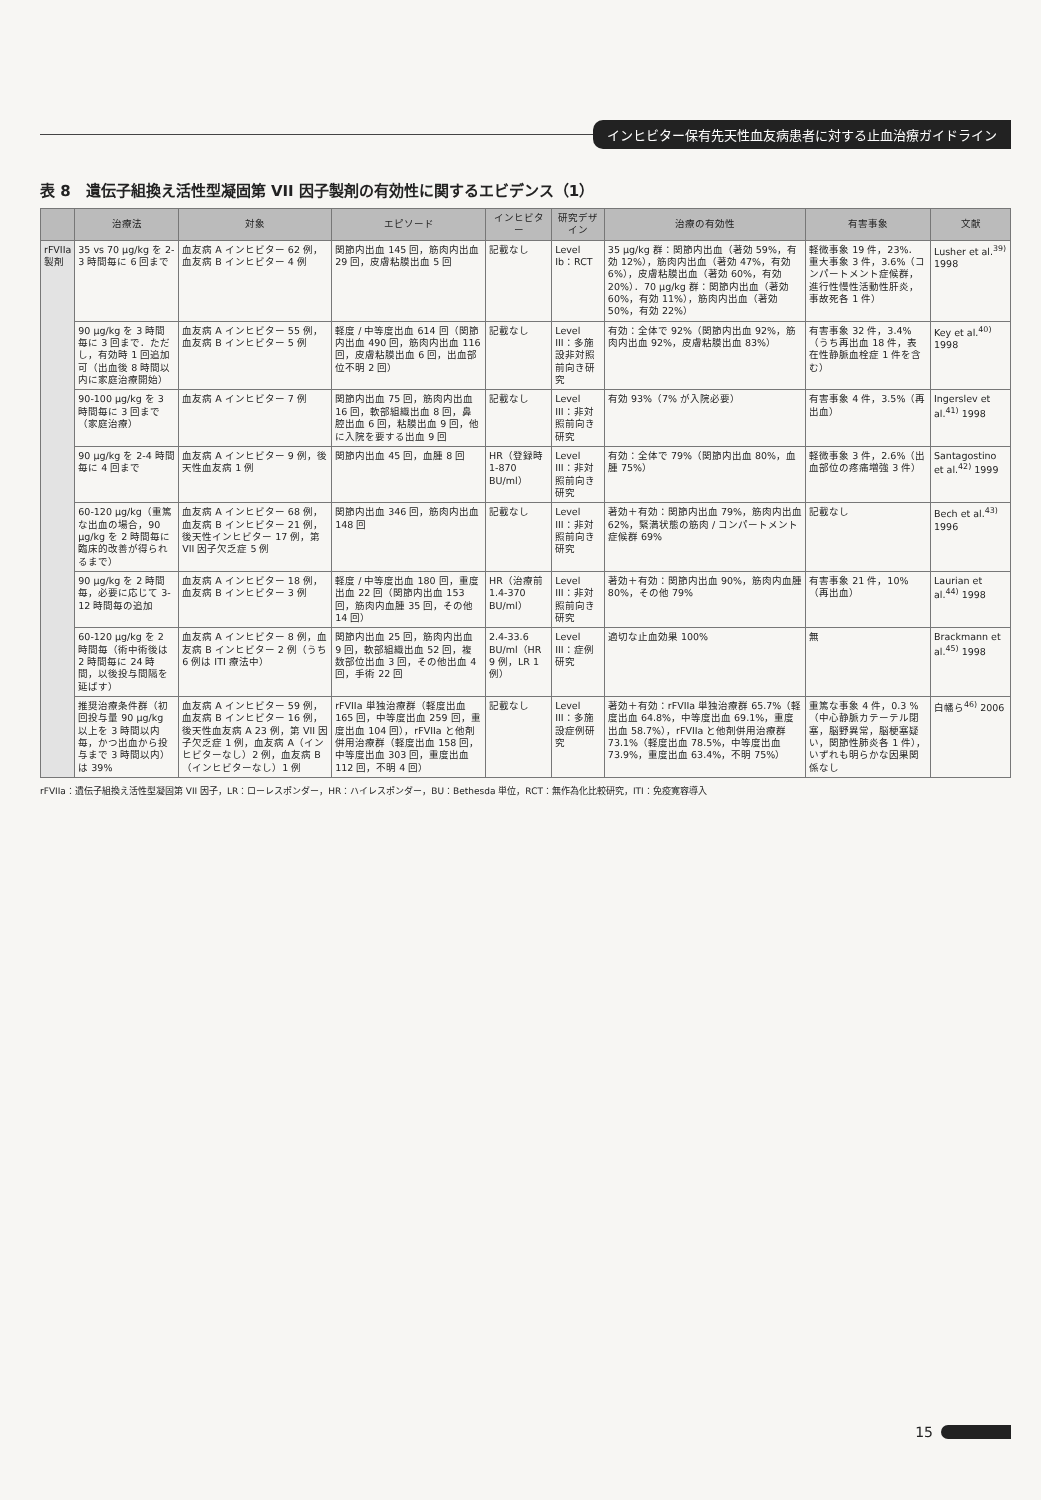インヒビター保有先天性血友病患者に対する止血治療ガイドライン
表 8　遺伝子組換え活性型凝固第 VII 因子製剤の有効性に関するエビデンス（1）
| | 治療法 | 対象 | エピソード | インヒビター | 研究デザイン | 治療の有効性 | 有害事象 | 文献 |
| --- | --- | --- | --- | --- | --- | --- | --- | --- |
| rFVIIa 製剤 | 35 vs 70 μg/kg を 2-3 時間毎に 6 回まで | 血友病 A インヒビター 62 例，血友病 B インヒビター 4 例 | 関節内出血 145 回，筋肉内出血 29 回，皮膚粘膜出血 5 回 | 記載なし | Level Ib：RCT | 35 μg/kg 群：関節内出血（著効 59%，有効 12%），筋肉内出血（著効 47%，有効 6%），皮膚粘膜出血（著効 60%，有効 20%）．70 μg/kg 群：関節内出血（著効 60%，有効 11%），筋肉内出血（著効 50%，有効 22%） | 軽微事象 19 件，23%．重大事象 3 件，3.6%（コンパートメント症候群，進行性慢性活動性肝炎，事故死各 1 件） | Lusher et al.<sup>39)</sup> 1998 |
| | 90 μg/kg を 3 時間毎に 3 回まで．ただし，有効時 1 回追加可（出血後 8 時間以内に家庭治療開始） | 血友病 A インヒビター 55 例，血友病 B インヒビター 5 例 | 軽度 / 中等度出血 614 回（関節内出血 490 回，筋肉内出血 116 回，皮膚粘膜出血 6 回，出血部位不明 2 回） | 記載なし | Level III：多施設非対照前向き研究 | 有効：全体で 92%（関節内出血 92%，筋肉内出血 92%，皮膚粘膜出血 83%） | 有害事象 32 件，3.4%（うち再出血 18 件，表在性静脈血栓症 1 件を含む） | Key et al.<sup>40)</sup> 1998 |
| | 90-100 μg/kg を 3 時間毎に 3 回まで（家庭治療） | 血友病 A インヒビター 7 例 | 関節内出血 75 回，筋肉内出血 16 回，軟部組織出血 8 回，鼻腔出血 6 回，粘膜出血 9 回，他に入院を要する出血 9 回 | 記載なし | Level III：非対照前向き研究 | 有効 93%（7% が入院必要） | 有害事象 4 件，3.5%（再出血） | Ingerslev et al.<sup>41)</sup> 1998 |
| | 90 μg/kg を 2-4 時間毎に 4 回まで | 血友病 A インヒビター 9 例，後天性血友病 1 例 | 関節内出血 45 回，血腫 8 回 | HR（登録時 1-870 BU/ml） | Level III：非対照前向き研究 | 有効：全体で 79%（関節内出血 80%，血腫 75%） | 軽微事象 3 件，2.6%（出血部位の疼痛増強 3 件） | Santagostino et al.<sup>42)</sup> 1999 |
| | 60-120 μg/kg（重篤な出血の場合，90 μg/kg を 2 時間毎に臨床的改善が得られるまで） | 血友病 A インヒビター 68 例，血友病 B インヒビター 21 例，後天性インヒビター 17 例，第 VII 因子欠乏症 5 例 | 関節内出血 346 回，筋肉内出血 148 回 | 記載なし | Level III：非対照前向き研究 | 著効＋有効：関節内出血 79%，筋肉内出血 62%，緊満状態の筋肉 / コンパートメント症候群 69% | 記載なし | Bech et al.<sup>43)</sup> 1996 |
| | 90 μg/kg を 2 時間毎，必要に応じて 3-12 時間毎の追加 | 血友病 A インヒビター 18 例，血友病 B インヒビター 3 例 | 軽度 / 中等度出血 180 回，重度出血 22 回（関節内出血 153 回，筋肉内血腫 35 回，その他 14 回） | HR（治療前 1.4-370 BU/ml） | Level III：非対照前向き研究 | 著効＋有効：関節内出血 90%，筋肉内血腫 80%，その他 79% | 有害事象 21 件，10%（再出血） | Laurian et al.<sup>44)</sup> 1998 |
| | 60-120 μg/kg を 2 時間毎（術中術後は 2 時間毎に 24 時間，以後投与間隔を延ばす） | 血友病 A インヒビター 8 例，血友病 B インヒビター 2 例（うち 6 例は ITI 療法中） | 関節内出血 25 回，筋肉内出血 9 回，軟部組織出血 52 回，複数部位出血 3 回，その他出血 4 回，手術 22 回 | 2.4-33.6 BU/ml（HR 9 例，LR 1 例） | Level III：症例研究 | 適切な止血効果 100% | 無 | Brackmann et al.<sup>45)</sup> 1998 |
| | 推奨治療条件群（初回投与量 90 μg/kg 以上を 3 時間以内毎，かつ出血から投与まで 3 時間以内）は 39% | 血友病 A インヒビター 59 例，血友病 B インヒビター 16 例，後天性血友病 A 23 例，第 VII 因子欠乏症 1 例，血友病 A（インヒビターなし）2 例，血友病 B（インヒビターなし）1 例 | rFVIIa 単独治療群（軽度出血 165 回，中等度出血 259 回，重度出血 104 回），rFVIIa と他剤併用治療群（軽度出血 158 回，中等度出血 303 回，重度出血 112 回，不明 4 回） | 記載なし | Level III：多施設症例研究 | 著効＋有効：rFVIIa 単独治療群 65.7%（軽度出血 64.8%，中等度出血 69.1%，重度出血 58.7%），rFVIIa と他剤併用治療群 73.1%（軽度出血 78.5%，中等度出血 73.9%，重度出血 63.4%，不明 75%） | 重篤な事象 4 件，0.3 %（中心静脈カテーテル閉塞，脳野異常，脳梗塞疑い，関節性肺炎各 1 件），いずれも明らかな因果関係なし | 白幡ら<sup>46)</sup> 2006 |
rFVIIa：遺伝子組換え活性型凝固第 VII 因子，LR：ローレスポンダー，HR：ハイレスポンダー，BU：Bethesda 単位，RCT：無作為化比較研究，ITI：免疫寛容導入
15